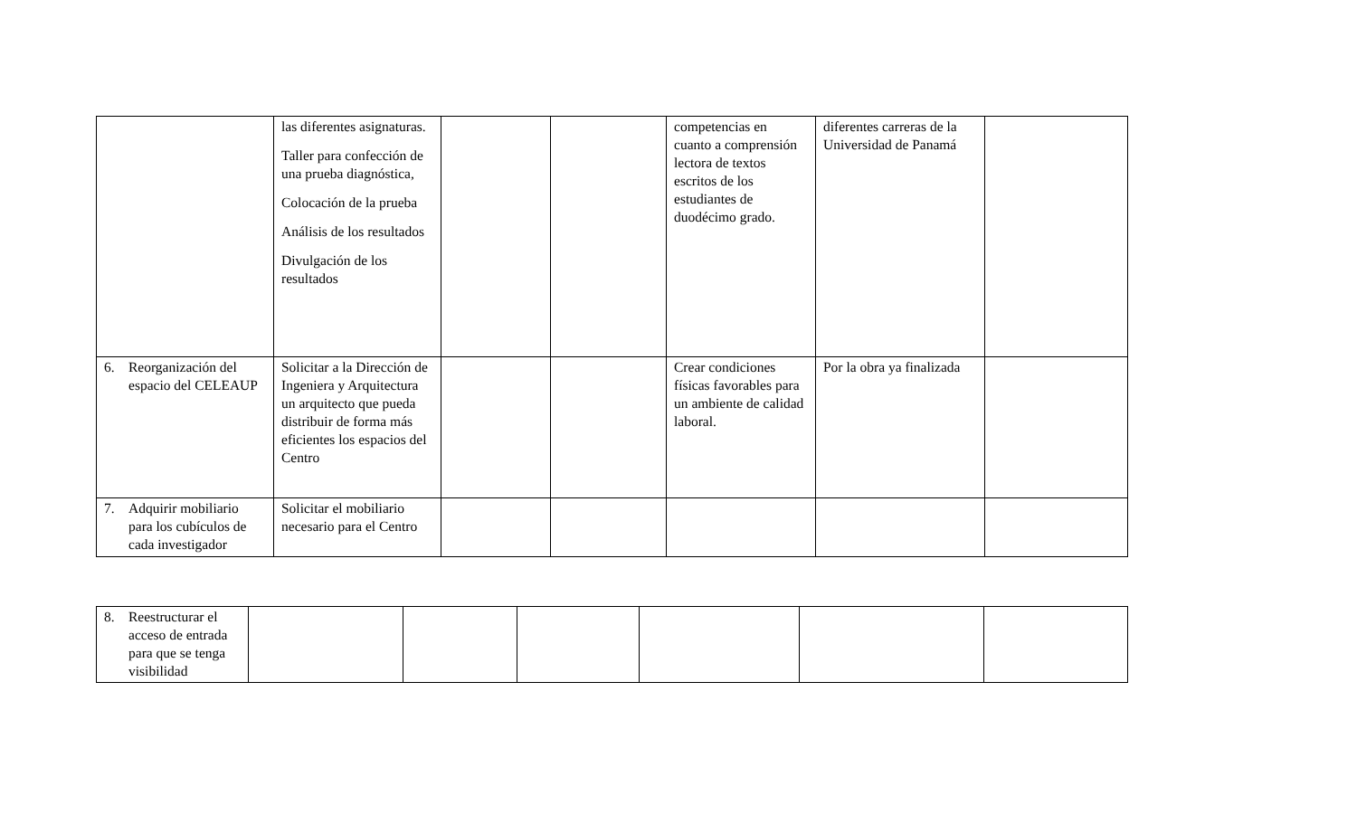| | las diferentes asignaturas. Taller para confección de una prueba diagnóstica, Colocación de la prueba Análisis de los resultados Divulgación de los resultados | | | competencias en cuanto a comprensión lectora de textos escritos de los estudiantes de duodécimo grado. | diferentes carreras de la Universidad de Panamá | |
| 6. Reorganización del espacio del CELEAUP | Solicitar a la Dirección de Ingeniera y Arquitectura un arquitecto que pueda distribuir de forma más eficientes los espacios del Centro | | | Crear condiciones físicas favorables para un ambiente de calidad laboral. | Por la obra ya finalizada | |
| 7. Adquirir mobiliario para los cubículos de cada investigador | Solicitar el mobiliario necesario para el Centro | | | | | |
| 8. Reestructurar el acceso de entrada para que se tenga visibilidad | | | | | | |